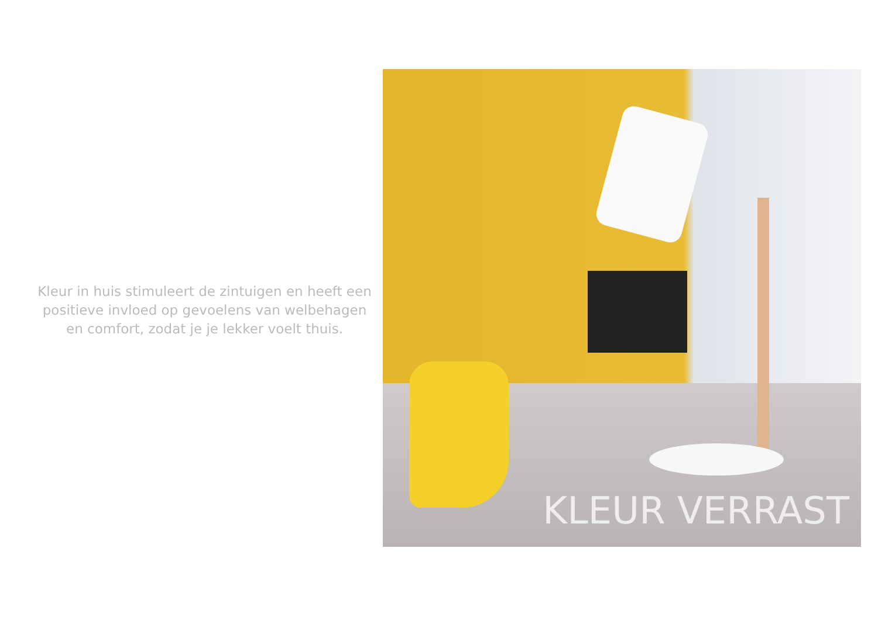Kleur in huis stimuleert de zintuigen en heeft een positieve invloed op gevoelens van welbehagen en comfort, zodat je je lekker voelt thuis.
KLEUR VERRAST